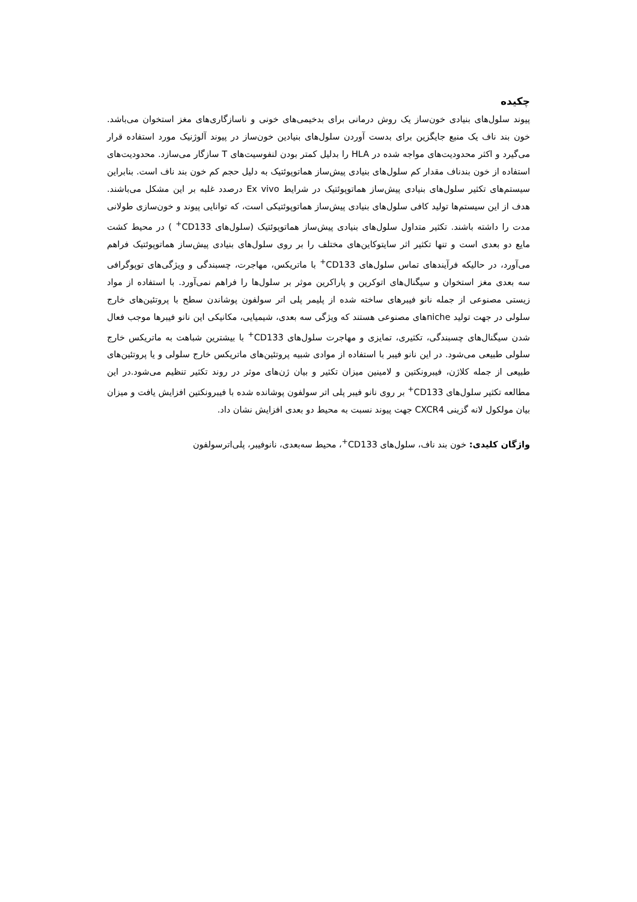چکیده
پیوند سلول‌های بنیادی خون‌ساز یک روش درمانی برای بدخیمی‌های خونی و ناسازگاری‌های مغز استخوان می‌باشد. خون بند ناف یک منبع جایگزین برای بدست آوردن سلول‌های بنیادین خون‌ساز در پیوند آلوژنیک مورد استفاده قرار می‌گیرد و اکثر محدودیت‌های مواجه شده در HLA را بدلیل کمتر بودن لنفوسیت‌های T سازگار می‌سازد. محدودیت‌های استفاده از خون بندناف مقدار کم سلول‌های بنیادی پیش‌ساز هماتوپوئتیک به دلیل حجم کم خون بند ناف است. بنابراین سیستم‌های تکثیر سلول‌های بنیادی پیش‌ساز هماتوپوئتیک در شرایط Ex vivo درصدد غلبه بر این مشکل می‌باشند. هدف از این سیستم‌ها تولید کافی سلول‌های بنیادی پیش‌ساز هماتوپوئتیکی است، که توانایی پیوند و خون‌سازی طولانی مدت را داشته باشند. تکثیر متداول سلول‌های بنیادی پیش‌ساز هماتوپوئتیک (سلول‌های CD133<sup>+</sup> ) در محیط کشت مایع دو بعدی است و تنها تکثیر اثر سایتوکاین‌های مختلف را بر روی سلول‌های بنیادی پیش‌ساز هماتوپوئتیک فراهم می‌آورد، در حالیکه فرآیندهای تماس سلول‌های CD133<sup>+</sup> با ماتریکس، مهاجرت، چسبندگی و ویژگی‌های توپوگرافی سه بعدی مغز استخوان و سیگنال‌های اتوکرین و پاراکرین موثر بر سلول‌ها را فراهم نمی‌آورد. با استفاده از مواد زیستی مصنوعی از جمله نانو فیبرهای ساخته شده از پلیمر پلی اتر سولفون پوشاندن سطح با پروتئین‌های خارج سلولی در جهت تولید nicheهای مصنوعی هستند که ویژگی سه بعدی، شیمیایی، مکانیکی این نانو فیبرها موجب فعال شدن سیگنال‌های چسبندگی، تکثیری، تمایزی و مهاجرت سلول‌های CD133<sup>+</sup> با بیشترین شباهت به ماتریکس خارج سلولی طبیعی می‌شود. در این نانو فیبر با استفاده از موادی شبیه پروتئین‌های ماتریکس خارج سلولی و یا پروتئین‌های طبیعی از جمله کلاژن، فیبرونکتین و لامینین میزان تکثیر و بیان ژن‌های موثر در روند تکثیر تنظیم می‌شود.در این مطالعه تکثیر سلول‌های CD133<sup>+</sup> بر روی نانو فیبر پلی اتر سولفون پوشانده شده با فیبرونکتین افزایش یافت و میزان بیان مولکول لانه گزینی CXCR4 جهت پیوند نسبت به محیط دو بعدی افزایش نشان داد.
واژگان کلیدی: خون بند ناف، سلول‌های CD133<sup>+</sup>، محیط سه‌بعدی، نانوفیبر، پلی‌اترسولفون